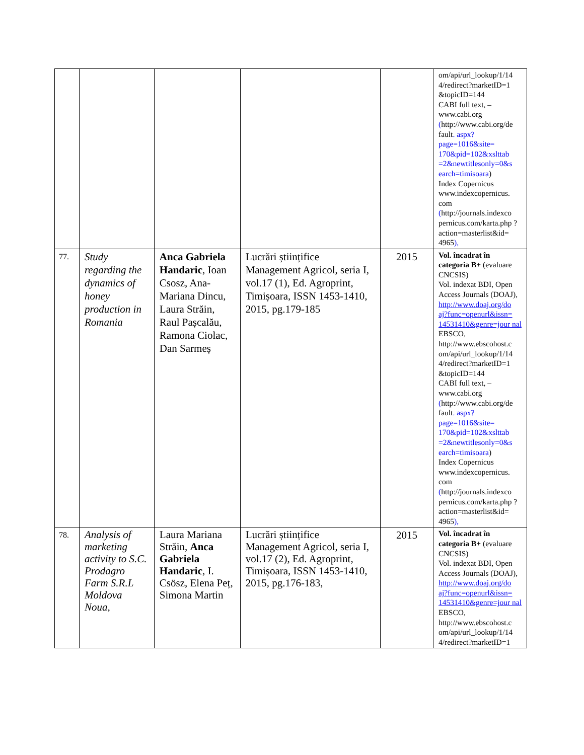| | | | | | om/api/url_lookup/1/14 4/redirect?marketID=1 &topicID=144 CABI full text, – www.cabi.org ( http://www.cabi.org/de fault . aspx?page=1016&site= 170&pid=102&xslttab =2&newtitlesonly=0&s earch=timisoara ) Index Copernicus www.indexcopernicus. com ( http://journals.indexco pernicus.com/karta.php ?action=masterlist&id= 4965 ), |
| 77. | Study regarding the dynamics of honey production in Romania | Anca Gabriela Handaric , Ioan Csosz, Ana-Mariana Dincu, Laura Străin, Raul Pașcalău, Ramona Ciolac, Dan Sarmeș | Lucrări științifice Management Agricol, seria I, vol.17 (1), Ed. Agroprint, Timișoara, ISSN 1453-1410, 2015, pg.179-185 | 2015 | Vol. încadrat în categoria B+ (evaluare CNCSIS) Vol. indexat BDI, Open Access Journals (DOAJ), http://www.doaj.org/do aj?func=openurl&issn= 14531410&genre=jour nal EBSCO, http://www.ebscohost.c om/api/url_lookup/1/14 4/redirect?marketID=1 &topicID=144 CABI full text, – www.cabi.org ( http://www.cabi.org/de fault . aspx?page=1016&site= 170&pid=102&xslttab =2&newtitlesonly=0&s earch=timisoara ) Index Copernicus www.indexcopernicus. com ( http://journals.indexco pernicus.com/karta.php ?action=masterlist&id= 4965 ), |
| 78. | Analysis of marketing activity to S.C. Prodagro Farm S.R.L Moldova Noua, | Laura Mariana Străin, Anca Gabriela Handaric , I. Csösz, Elena Peț, Simona Martin | Lucrări științifice Management Agricol, seria I, vol.17 (2), Ed. Agroprint, Timișoara, ISSN 1453-1410, 2015, pg.176-183, | 2015 | Vol. încadrat în categoria B+ (evaluare CNCSIS) Vol. indexat BDI, Open Access Journals (DOAJ), http://www.doaj.org/do aj?func=openurl&issn= 14531410&genre=jour nal EBSCO, http://www.ebscohost.c om/api/url_lookup/1/14 4/redirect?marketID=1 |